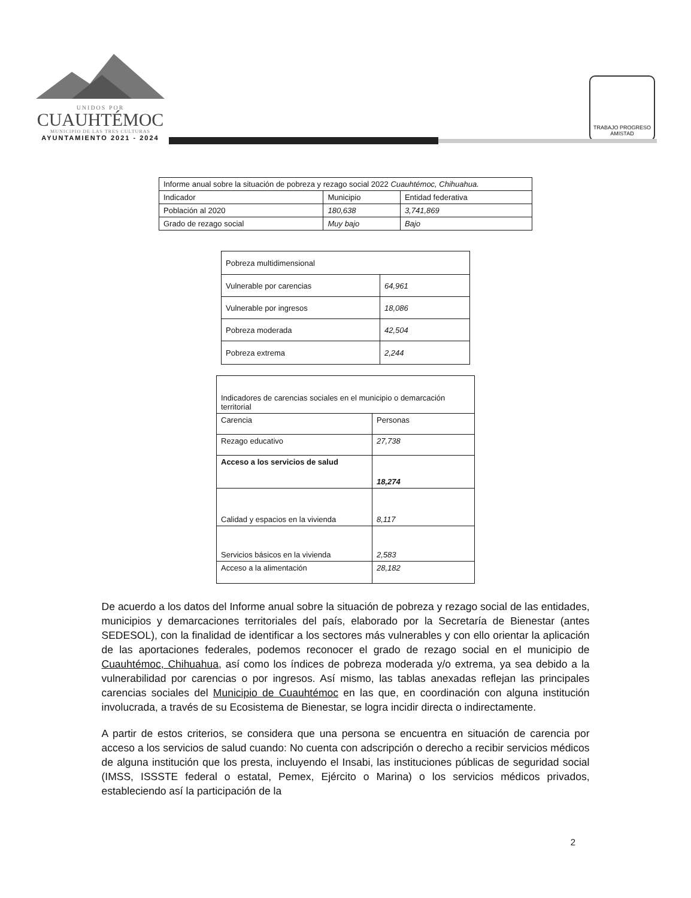UNIDOS POR
CUAUHTÉMOC
MUNICIPIO DE LAS TRES CULTURAS
AYUNTAMIENTO 2021 - 2024
TRABAJO PROGRESO AMISTAD
| Informe anual sobre la situación de pobreza y rezago social 2022 Cuauhtémoc, Chihuahua. | | |
| --- | --- | --- |
| Indicador | Municipio | Entidad federativa |
| Población al 2020 | 180,638 | 3,741,869 |
| Grado de rezago social | Muy bajo | Bajo |
| Pobreza multidimensional | |
| --- | --- |
| Vulnerable por carencias | 64,961 |
| Vulnerable por ingresos | 18,086 |
| Pobreza moderada | 42,504 |
| Pobreza extrema | 2,244 |
| Indicadores de carencias sociales en el municipio o demarcación territorial | |
| --- | --- |
| Carencia | Personas |
| Rezago educativo | 27,738 |
| Acceso a los servicios de salud | 18,274 |
| Calidad y espacios en la vivienda | 8,117 |
| Servicios básicos en la vivienda | 2,583 |
| Acceso a la alimentación | 28,182 |
De acuerdo a los datos del Informe anual sobre la situación de pobreza y rezago social de las entidades, municipios y demarcaciones territoriales del país, elaborado por la Secretaría de Bienestar (antes SEDESOL), con la finalidad de identificar a los sectores más vulnerables y con ello orientar la aplicación de las aportaciones federales, podemos reconocer el grado de rezago social en el municipio de Cuauhtémoc, Chihuahua, así como los índices de pobreza moderada y/o extrema, ya sea debido a la vulnerabilidad por carencias o por ingresos. Así mismo, las tablas anexadas reflejan las principales carencias sociales del Municipio de Cuauhtémoc en las que, en coordinación con alguna institución involucrada, a través de su Ecosistema de Bienestar, se logra incidir directa o indirectamente.
A partir de estos criterios, se considera que una persona se encuentra en situación de carencia por acceso a los servicios de salud cuando: No cuenta con adscripción o derecho a recibir servicios médicos de alguna institución que los presta, incluyendo el Insabi, las instituciones públicas de seguridad social (IMSS, ISSSTE federal o estatal, Pemex, Ejército o Marina) o los servicios médicos privados, estableciendo así la participación de la
2